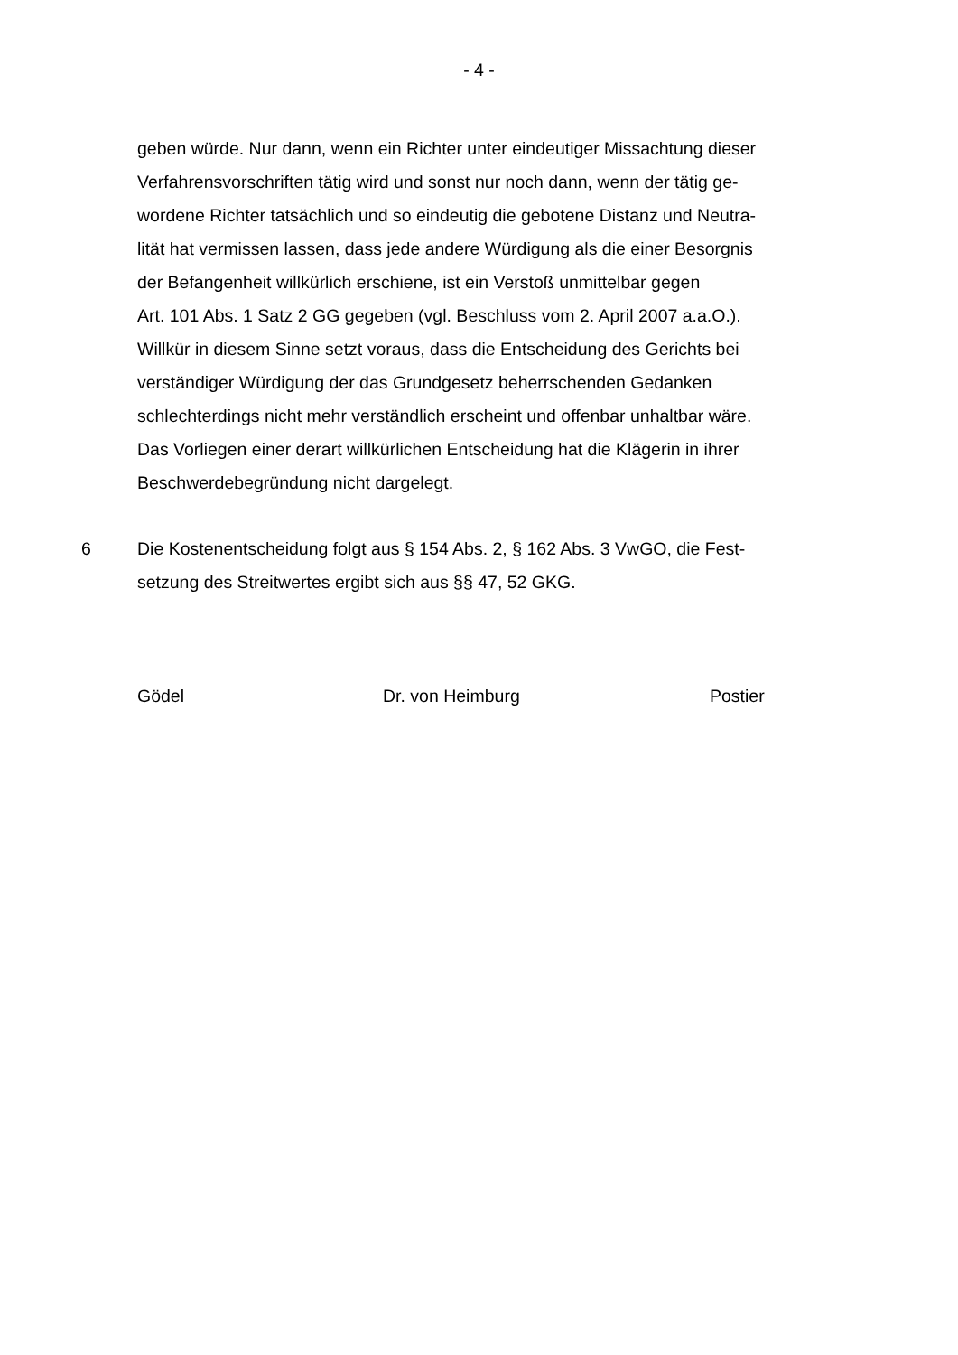- 4 -
geben würde. Nur dann, wenn ein Richter unter eindeutiger Missachtung dieser
Verfahrensvorschriften tätig wird und sonst nur noch dann, wenn der tätig ge-
wordene Richter tatsächlich und so eindeutig die gebotene Distanz und Neutra-
lität hat vermissen lassen, dass jede andere Würdigung als die einer Besorgnis
der Befangenheit willkürlich erschiene, ist ein Verstoß unmittelbar gegen
Art. 101 Abs. 1 Satz 2 GG gegeben (vgl. Beschluss vom 2. April 2007 a.a.O.).
Willkür in diesem Sinne setzt voraus, dass die Entscheidung des Gerichts bei
verständiger Würdigung der das Grundgesetz beherrschenden Gedanken
schlechterdings nicht mehr verständlich erscheint und offenbar unhaltbar wäre.
Das Vorliegen einer derart willkürlichen Entscheidung hat die Klägerin in ihrer
Beschwerdebegründung nicht dargelegt.
6 Die Kostenentscheidung folgt aus § 154 Abs. 2, § 162 Abs. 3 VwGO, die Fest-
setzung des Streitwertes ergibt sich aus §§ 47, 52 GKG.
Gödel Dr. von Heimburg Postier